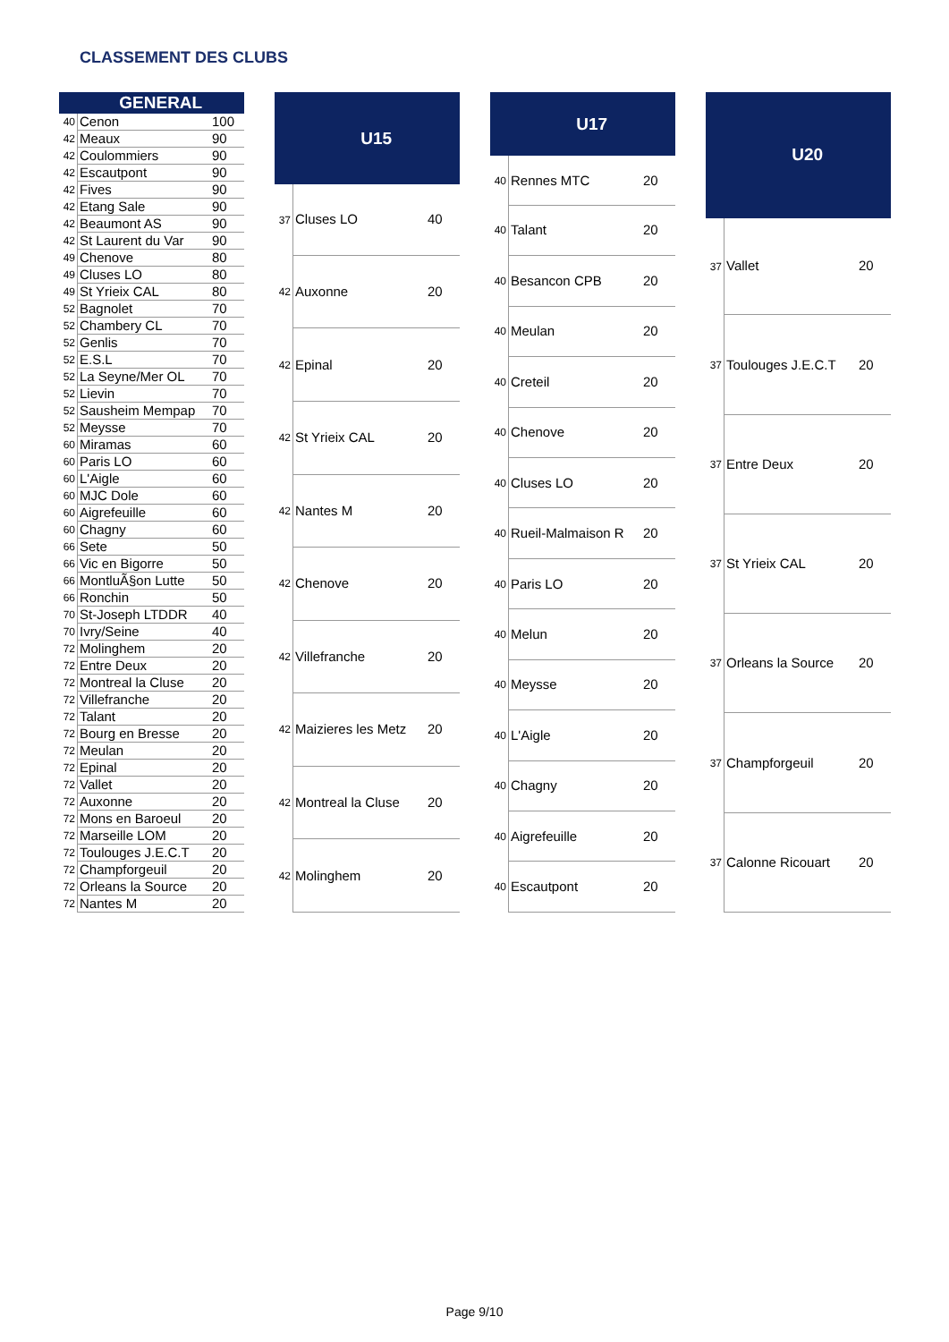CLASSEMENT DES CLUBS
| | GENERAL | |
| --- | --- | --- |
| 40 | Cenon | 100 |
| 42 | Meaux | 90 |
| 42 | Coulommiers | 90 |
| 42 | Escautpont | 90 |
| 42 | Fives | 90 |
| 42 | Etang Sale | 90 |
| 42 | Beaumont AS | 90 |
| 42 | St Laurent du Var | 90 |
| 49 | Chenove | 80 |
| 49 | Cluses LO | 80 |
| 49 | St Yrieix CAL | 80 |
| 52 | Bagnolet | 70 |
| 52 | Chambery CL | 70 |
| 52 | Genlis | 70 |
| 52 | E.S.L | 70 |
| 52 | La Seyne/Mer OL | 70 |
| 52 | Lievin | 70 |
| 52 | Sausheim Mempap | 70 |
| 52 | Meysse | 70 |
| 60 | Miramas | 60 |
| 60 | Paris LO | 60 |
| 60 | L'Aigle | 60 |
| 60 | MJC Dole | 60 |
| 60 | Aigrefeuille | 60 |
| 60 | Chagny | 60 |
| 66 | Sete | 50 |
| 66 | Vic en Bigorre | 50 |
| 66 | MontluÃ§on Lutte | 50 |
| 66 | Ronchin | 50 |
| 70 | St-Joseph LTDDR | 40 |
| 70 | Ivry/Seine | 40 |
| 72 | Molinghem | 20 |
| 72 | Entre Deux | 20 |
| 72 | Montreal la Cluse | 20 |
| 72 | Villefranche | 20 |
| 72 | Talant | 20 |
| 72 | Bourg en Bresse | 20 |
| 72 | Meulan | 20 |
| 72 | Epinal | 20 |
| 72 | Vallet | 20 |
| 72 | Auxonne | 20 |
| 72 | Mons en Baroeul | 20 |
| 72 | Marseille LOM | 20 |
| 72 | Toulouges J.E.C.T | 20 |
| 72 | Champforgeuil | 20 |
| 72 | Orleans la Source | 20 |
| 72 | Nantes M | 20 |
| | U15 | |
| --- | --- | --- |
| 37 | Cluses LO | 40 |
| 42 | Auxonne | 20 |
| 42 | Epinal | 20 |
| 42 | St Yrieix CAL | 20 |
| 42 | Nantes M | 20 |
| 42 | Chenove | 20 |
| 42 | Villefranche | 20 |
| 42 | Maizieres les Metz | 20 |
| 42 | Montreal la Cluse | 20 |
| 42 | Molinghem | 20 |
| | U17 | |
| --- | --- | --- |
| 40 | Rennes MTC | 20 |
| 40 | Talant | 20 |
| 40 | Besancon CPB | 20 |
| 40 | Meulan | 20 |
| 40 | Creteil | 20 |
| 40 | Chenove | 20 |
| 40 | Cluses LO | 20 |
| 40 | Rueil-Malmaison R | 20 |
| 40 | Paris LO | 20 |
| 40 | Melun | 20 |
| 40 | Meysse | 20 |
| 40 | L'Aigle | 20 |
| 40 | Chagny | 20 |
| 40 | Aigrefeuille | 20 |
| 40 | Escautpont | 20 |
| | U20 | |
| --- | --- | --- |
| 37 | Vallet | 20 |
| 37 | Toulouges J.E.C.T | 20 |
| 37 | Entre Deux | 20 |
| 37 | St Yrieix CAL | 20 |
| 37 | Orleans la Source | 20 |
| 37 | Champforgeuil | 20 |
| 37 | Calonne Ricouart | 20 |
Page 9/10